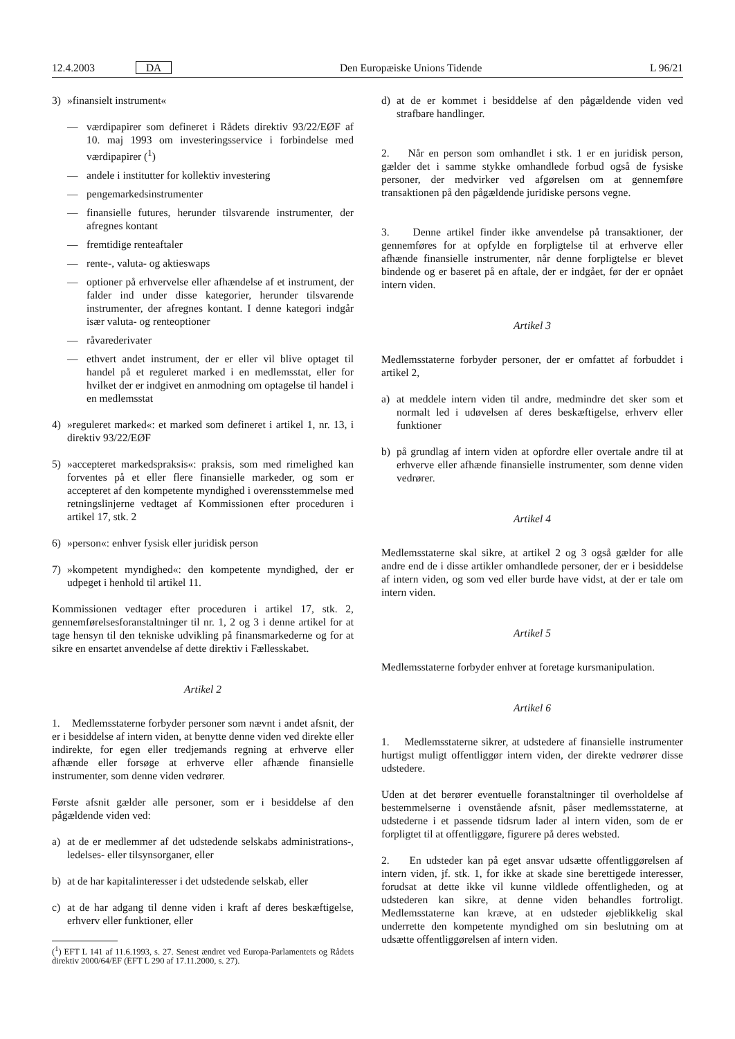12.4.2003 DA Den Europæiske Unions Tidende L 96/21
3) »finansielt instrument«
— værdipapirer som defineret i Rådets direktiv 93/22/EØF af 10. maj 1993 om investeringsservice i forbindelse med værdipapirer (<sup>1</sup>)
— andele i institutter for kollektiv investering
— pengemarkedsinstrumenter
— finansielle futures, herunder tilsvarende instrumenter, der afregnes kontant
— fremtidige renteaftaler
— rente-, valuta- og aktieswaps
— optioner på erhvervelse eller afhændelse af et instrument, der falder ind under disse kategorier, herunder tilsvarende instrumenter, der afregnes kontant. I denne kategori indgår især valuta- og renteoptioner
— råvarederivater
— ethvert andet instrument, der er eller vil blive optaget til handel på et reguleret marked i en medlemsstat, eller for hvilket der er indgivet en anmodning om optagelse til handel i en medlemsstat
4) »reguleret marked«: et marked som defineret i artikel 1, nr. 13, i direktiv 93/22/EØF
5) »accepteret markedspraksis«: praksis, som med rimelighed kan forventes på et eller flere finansielle markeder, og som er accepteret af den kompetente myndighed i overensstemmelse med retningslinjerne vedtaget af Kommissionen efter proceduren i artikel 17, stk. 2
6) »person«: enhver fysisk eller juridisk person
7) »kompetent myndighed«: den kompetente myndighed, der er udpeget i henhold til artikel 11.
Kommissionen vedtager efter proceduren i artikel 17, stk. 2, gennemførelsesforanstaltninger til nr. 1, 2 og 3 i denne artikel for at tage hensyn til den tekniske udvikling på finansmarkederne og for at sikre en ensartet anvendelse af dette direktiv i Fællesskabet.
Artikel 2
1. Medlemsstaterne forbyder personer som nævnt i andet afsnit, der er i besiddelse af intern viden, at benytte denne viden ved direkte eller indirekte, for egen eller tredjemands regning at erhverve eller afhænde eller forsøge at erhverve eller afhænde finansielle instrumenter, som denne viden vedrører.
Første afsnit gælder alle personer, som er i besiddelse af den pågældende viden ved:
a) at de er medlemmer af det udstedende selskabs administrations-, ledelses- eller tilsynsorganer, eller
b) at de har kapitalinteresser i det udstedende selskab, eller
c) at de har adgang til denne viden i kraft af deres beskæftigelse, erhverv eller funktioner, eller
(<sup>1</sup>) EFT L 141 af 11.6.1993, s. 27. Senest ændret ved Europa-Parlamentets og Rådets direktiv 2000/64/EF (EFT L 290 af 17.11.2000, s. 27).
d) at de er kommet i besiddelse af den pågældende viden ved strafbare handlinger.
2. Når en person som omhandlet i stk. 1 er en juridisk person, gælder det i samme stykke omhandlede forbud også de fysiske personer, der medvirker ved afgørelsen om at gennemføre transaktionen på den pågældende juridiske persons vegne.
3. Denne artikel finder ikke anvendelse på transaktioner, der gennemføres for at opfylde en forpligtelse til at erhverve eller afhænde finansielle instrumenter, når denne forpligtelse er blevet bindende og er baseret på en aftale, der er indgået, før der er opnået intern viden.
Artikel 3
Medlemsstaterne forbyder personer, der er omfattet af forbuddet i artikel 2,
a) at meddele intern viden til andre, medmindre det sker som et normalt led i udøvelsen af deres beskæftigelse, erhverv eller funktioner
b) på grundlag af intern viden at opfordre eller overtale andre til at erhverve eller afhænde finansielle instrumenter, som denne viden vedrører.
Artikel 4
Medlemsstaterne skal sikre, at artikel 2 og 3 også gælder for alle andre end de i disse artikler omhandlede personer, der er i besiddelse af intern viden, og som ved eller burde have vidst, at der er tale om intern viden.
Artikel 5
Medlemsstaterne forbyder enhver at foretage kursmanipulation.
Artikel 6
1. Medlemsstaterne sikrer, at udstedere af finansielle instrumenter hurtigst muligt offentliggør intern viden, der direkte vedrører disse udstedere.
Uden at det berører eventuelle foranstaltninger til overholdelse af bestemmelserne i ovenstående afsnit, påser medlemsstaterne, at udstederne i et passende tidsrum lader al intern viden, som de er forpligtet til at offentliggøre, figurere på deres websted.
2. En udsteder kan på eget ansvar udsætte offentliggørelsen af intern viden, jf. stk. 1, for ikke at skade sine berettigede interesser, forudsat at dette ikke vil kunne vildlede offentligheden, og at udstederen kan sikre, at denne viden behandles fortroligt. Medlemsstaterne kan kræve, at en udsteder øjeblikkelig skal underrette den kompetente myndighed om sin beslutning om at udsætte offentliggørelsen af intern viden.